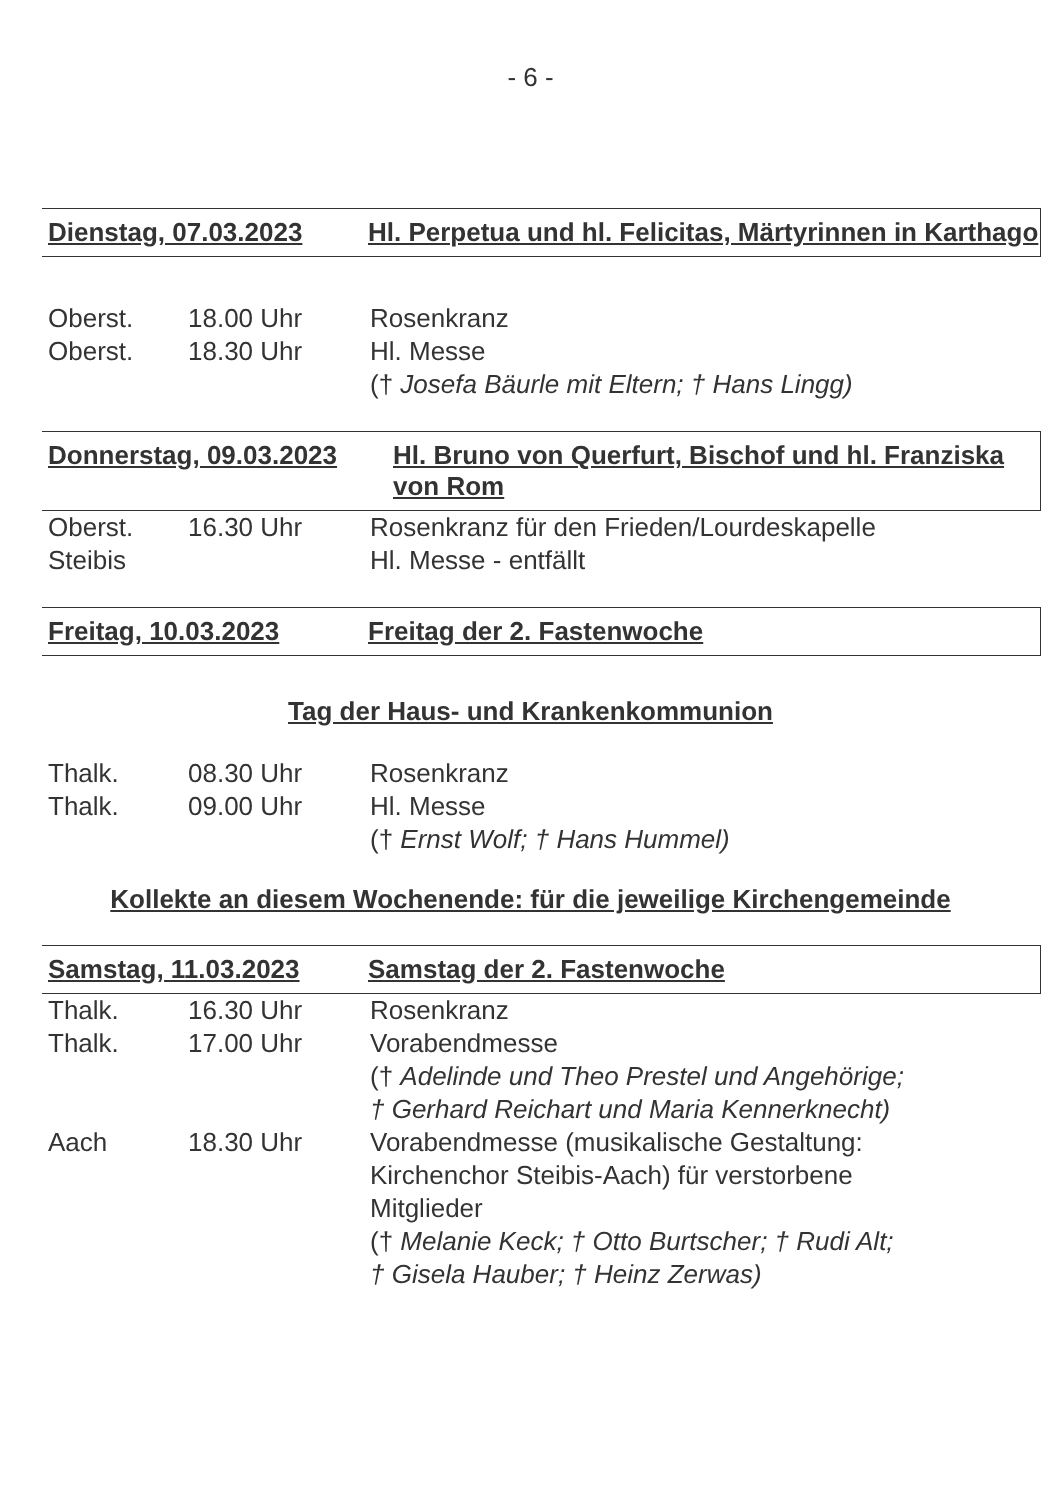- 6 -
Dienstag, 07.03.2023 Hl. Perpetua und hl. Felicitas, Märtyrinnen in Karthago
Oberst. 18.00 Uhr Rosenkranz
Oberst. 18.30 Uhr Hl. Messe
(† Josefa Bäurle mit Eltern; † Hans Lingg)
Donnerstag, 09.03.2023 Hl. Bruno von Querfurt, Bischof und hl. Franziska von Rom
Oberst. 16.30 Uhr Rosenkranz für den Frieden/Lourdeskapelle
Steibis Hl. Messe - entfällt
Freitag, 10.03.2023 Freitag der 2. Fastenwoche
Tag der Haus- und Krankenkommunion
Thalk. 08.30 Uhr Rosenkranz
Thalk. 09.00 Uhr Hl. Messe
(† Ernst Wolf; † Hans Hummel)
Kollekte an diesem Wochenende: für die jeweilige Kirchengemeinde
Samstag, 11.03.2023 Samstag der 2. Fastenwoche
Thalk. 16.30 Uhr Rosenkranz
Thalk. 17.00 Uhr Vorabendmesse
(† Adelinde und Theo Prestel und Angehörige;
† Gerhard Reichart und Maria Kennerknecht)
Aach 18.30 Uhr Vorabendmesse (musikalische Gestaltung:
Kirchenchor Steibis-Aach) für verstorbene
Mitglieder
(† Melanie Keck; † Otto Burtscher; † Rudi Alt;
† Gisela Hauber; † Heinz Zerwas)